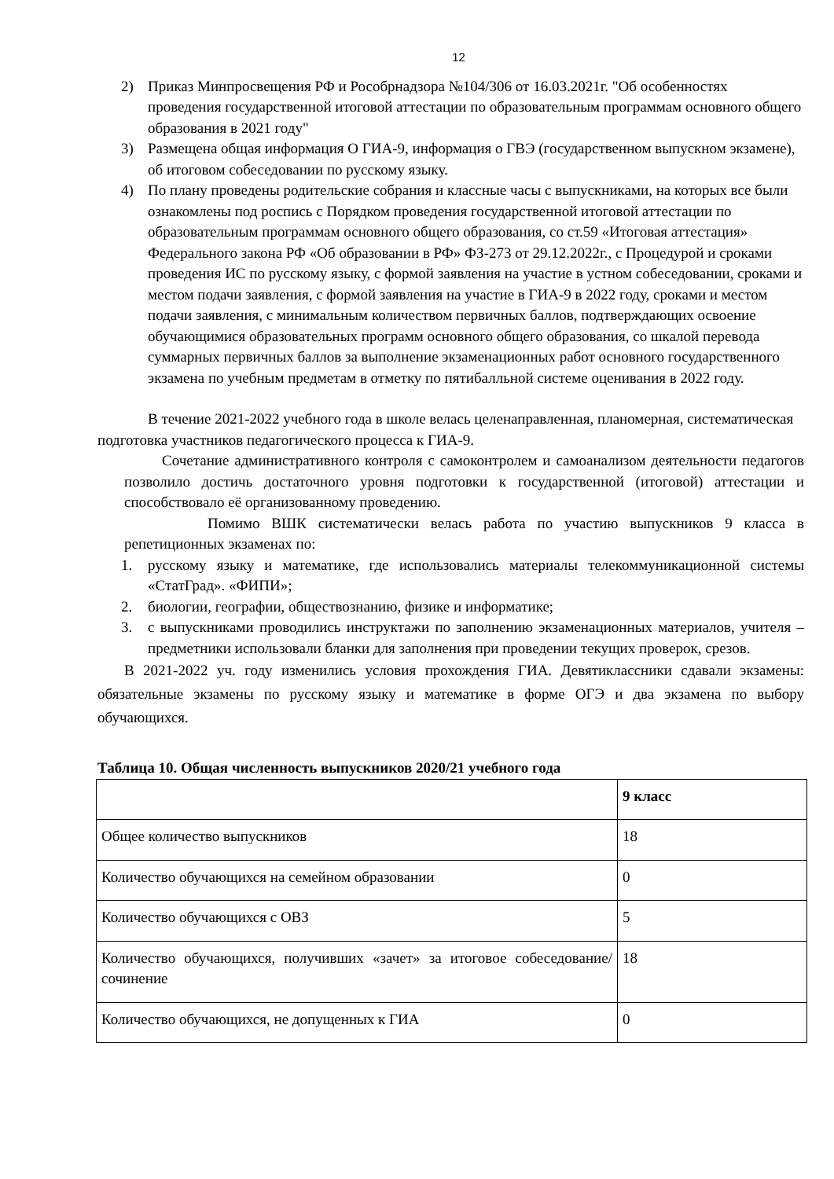12
2) Приказ Минпросвещения РФ и Рособрнадзора №104/306 от 16.03.2021г. "Об особенностях проведения государственной итоговой аттестации по образовательным программам основного общего образования в 2021 году"
3) Размещена общая информация О ГИА-9, информация о ГВЭ (государственном выпускном экзамене), об итоговом собеседовании по русскому языку.
4) По плану проведены родительские собрания и классные часы с выпускниками, на которых все были ознакомлены под роспись с Порядком проведения государственной итоговой аттестации по образовательным программам основного общего образования, со ст.59 «Итоговая аттестация» Федерального закона РФ «Об образовании в РФ» ФЗ-273 от 29.12.2022г., с Процедурой и сроками проведения ИС по русскому языку, с формой заявления на участие в устном собеседовании, сроками и местом подачи заявления, с формой заявления на участие в ГИА-9 в 2022 году, сроками и местом подачи заявления, с минимальным количеством первичных баллов, подтверждающих освоение обучающимися образовательных программ основного общего образования, со шкалой перевода суммарных первичных баллов за выполнение экзаменационных работ основного государственного экзамена по учебным предметам в отметку по пятибалльной системе оценивания в 2022 году.
В течение 2021-2022 учебного года в школе велась целенаправленная, планомерная, систематическая подготовка участников педагогического процесса к ГИА-9.
Сочетание административного контроля с самоконтролем и самоанализом деятельности педагогов позволило достичь достаточного уровня подготовки к государственной (итоговой) аттестации и способствовало её организованному проведению.
Помимо ВШК систематически велась работа по участию выпускников 9 класса в репетиционных экзаменах по:
1. русскому языку и математике, где использовались материалы телекоммуникационной системы «СтатГрад». «ФИПИ»;
2. биологии, географии, обществознанию, физике и информатике;
3. с выпускниками проводились инструктажи по заполнению экзаменационных материалов, учителя – предметники использовали бланки для заполнения при проведении текущих проверок, срезов.
В 2021-2022 уч. году изменились условия прохождения ГИА. Девятиклассники сдавали экзамены: обязательные экзамены по русскому языку и математике в форме ОГЭ и два экзамена по выбору обучающихся.
Таблица 10. Общая численность выпускников 2020/21 учебного года
| | 9 класс |
| Общее количество выпускников | 18 |
| Количество обучающихся на семейном образовании | 0 |
| Количество обучающихся с ОВЗ | 5 |
| Количество обучающихся, получивших «зачет» за итоговое собеседование/ сочинение | 18 |
| Количество обучающихся, не допущенных к ГИА | 0 |